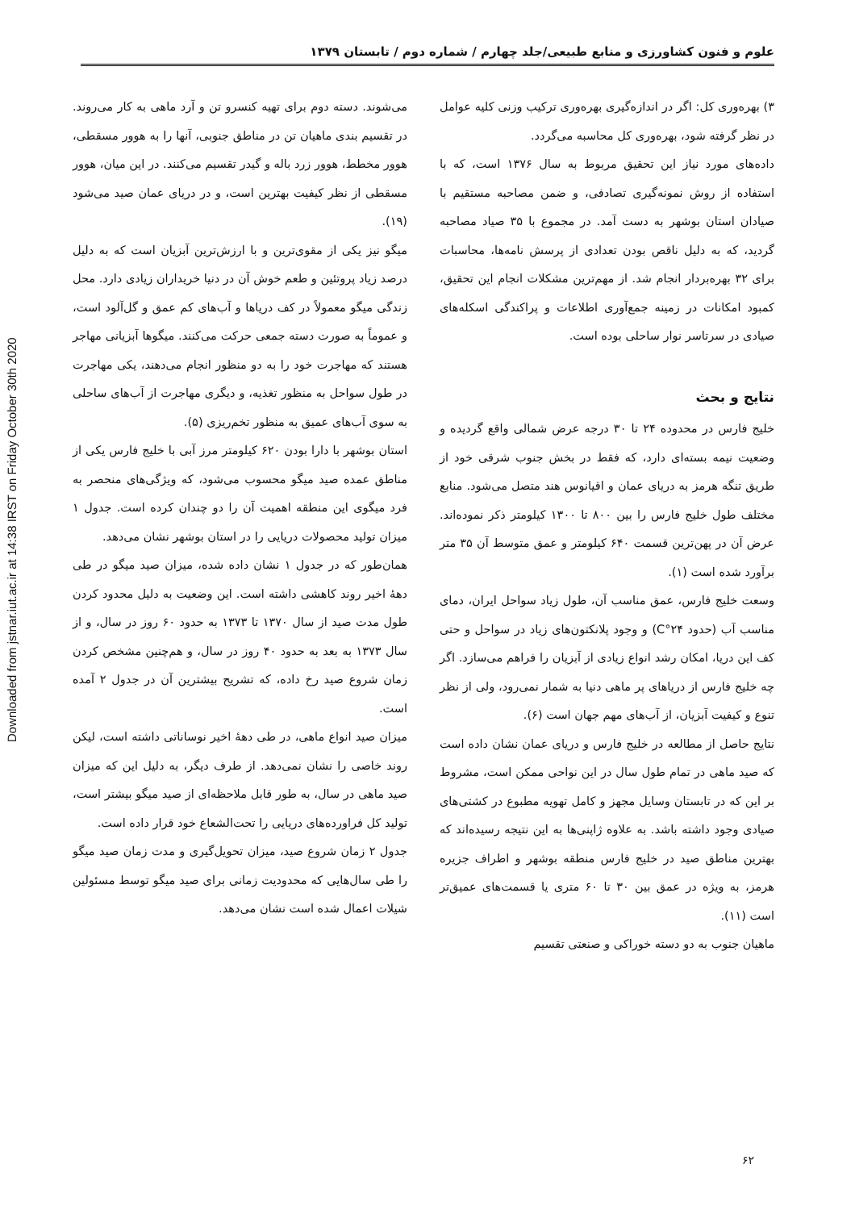Downloaded from jstnar.iut.ac.ir at 14:38 IRST on Friday October 30th 2020
علوم و فنون کشاورزی و منابع طبیعی/جلد چهارم / شماره دوم / تابستان ۱۳۷۹
۳) بهره‌وری کل: اگر در اندازه‌گیری بهره‌وری ترکیب وزنی کلیه عوامل در نظر گرفته شود، بهره‌وری کل محاسبه می‌گردد.
داده‌های مورد نیاز این تحقیق مربوط به سال ۱۳۷۶ است، که با استفاده از روش نمونه‌گیری تصادفی، و ضمن مصاحبه مستقیم با صیادان استان بوشهر به دست آمد. در مجموع با ۳۵ صیاد مصاحبه گردید، که به دلیل ناقص بودن تعدادی از پرسش نامه‌ها، محاسبات برای ۳۲ بهره‌بردار انجام شد. از مهم‌ترین مشکلات انجام این تحقیق، کمبود امکانات در زمینه جمع‌آوری اطلاعات و پراکندگی اسکله‌های صیادی در سرتاسر نوار ساحلی بوده است.
نتایج و بحث
خلیج فارس در محدوده ۲۴ تا ۳۰ درجه عرض شمالی واقع گردیده و وضعیت نیمه بسته‌ای دارد، که فقط در بخش جنوب شرقی خود از طریق تنگه هرمز به دریای عمان و اقیانوس هند متصل می‌شود. منابع مختلف طول خلیج فارس را بین ۸۰۰ تا ۱۳۰۰ کیلومتر ذکر نموده‌اند. عرض آن در پهن‌ترین قسمت ۶۴۰ کیلومتر و عمق متوسط آن ۳۵ متر برآورد شده است (۱).
وسعت خلیج فارس، عمق مناسب آن، طول زیاد سواحل ایران، دمای مناسب آب (حدود ۲۴°C) و وجود پلانکتون‌های زیاد در سواحل و حتی کف این دریا، امکان رشد انواع زیادی از آبزیان را فراهم می‌سازد. اگر چه خلیج فارس از دریاهای پر ماهی دنیا به شمار نمی‌رود، ولی از نظر تنوع و کیفیت آبزیان، از آب‌های مهم جهان است (۶).
نتایج حاصل از مطالعه در خلیج فارس و دریای عمان نشان داده است که صید ماهی در تمام طول سال در این نواحی ممکن است، مشروط بر این که در تابستان وسایل مجهز و کامل تهویه مطبوع در کشتی‌های صیادی وجود داشته باشد. به علاوه ژاپنی‌ها به این نتیجه رسیده‌اند که بهترین مناطق صید در خلیج فارس منطقه بوشهر و اطراف جزیره هرمز، به ویژه در عمق بین ۳۰ تا ۶۰ متری یا قسمت‌های عمیق‌تر است (۱۱).
ماهیان جنوب به دو دسته خوراکی و صنعتی تقسیم
می‌شوند. دسته دوم برای تهیه کنسرو تن و آرد ماهی به کار می‌روند. در تقسیم بندی ماهیان تن در مناطق جنوبی، آنها را به هوور مسقطی، هوور مخطط، هوور زرد باله و گیدر تقسیم می‌کنند. در این میان، هوور مسقطی از نظر کیفیت بهترین است، و در دریای عمان صید می‌شود (۱۹).
میگو نیز یکی از مقوی‌ترین و با ارزش‌ترین آبزیان است که به دلیل درصد زیاد پروتئین و طعم خوش آن در دنیا خریداران زیادی دارد. محل زندگی میگو معمولاً در کف دریاها و آب‌های کم عمق و گل‌آلود است، و عموماً به صورت دسته جمعی حرکت می‌کنند. میگوها آبزیانی مهاجر هستند که مهاجرت خود را به دو منظور انجام می‌دهند، یکی مهاجرت در طول سواحل به منظور تغذیه، و دیگری مهاجرت از آب‌های ساحلی به سوی آب‌های عمیق به منظور تخم‌ریزی (۵).
استان بوشهر با دارا بودن ۶۲۰ کیلومتر مرز آبی با خلیج فارس یکی از مناطق عمده صید میگو محسوب می‌شود، که ویژگی‌های منحصر به فرد میگوی این منطقه اهمیت آن را دو چندان کرده است. جدول ۱ میزان تولید محصولات دریایی را در استان بوشهر نشان می‌دهد.
همان‌طور که در جدول ۱ نشان داده شده، میزان صید میگو در طی دهۀ اخیر روند کاهشی داشته است. این وضعیت به دلیل محدود کردن طول مدت صید از سال ۱۳۷۰ تا ۱۳۷۳ به حدود ۶۰ روز در سال، و از سال ۱۳۷۳ به بعد به حدود ۴۰ روز در سال، و هم‌چنین مشخص کردن زمان شروع صید رخ داده، که تشریح بیشترین آن در جدول ۲ آمده است.
میزان صید انواع ماهی، در طی دهۀ اخیر نوساناتی داشته است، لیکن روند خاصی را نشان نمی‌دهد. از طرف دیگر، به دلیل این که میزان صید ماهی در سال، به طور قابل ملاحظه‌ای از صید میگو بیشتر است، تولید کل فراورده‌های دریایی را تحت‌الشعاع خود قرار داده است.
جدول ۲ زمان شروع صید، میزان تحویل‌گیری و مدت زمان صید میگو را طی سال‌هایی که محدودیت زمانی برای صید میگو توسط مسئولین شیلات اعمال شده است نشان می‌دهد.
۶۲